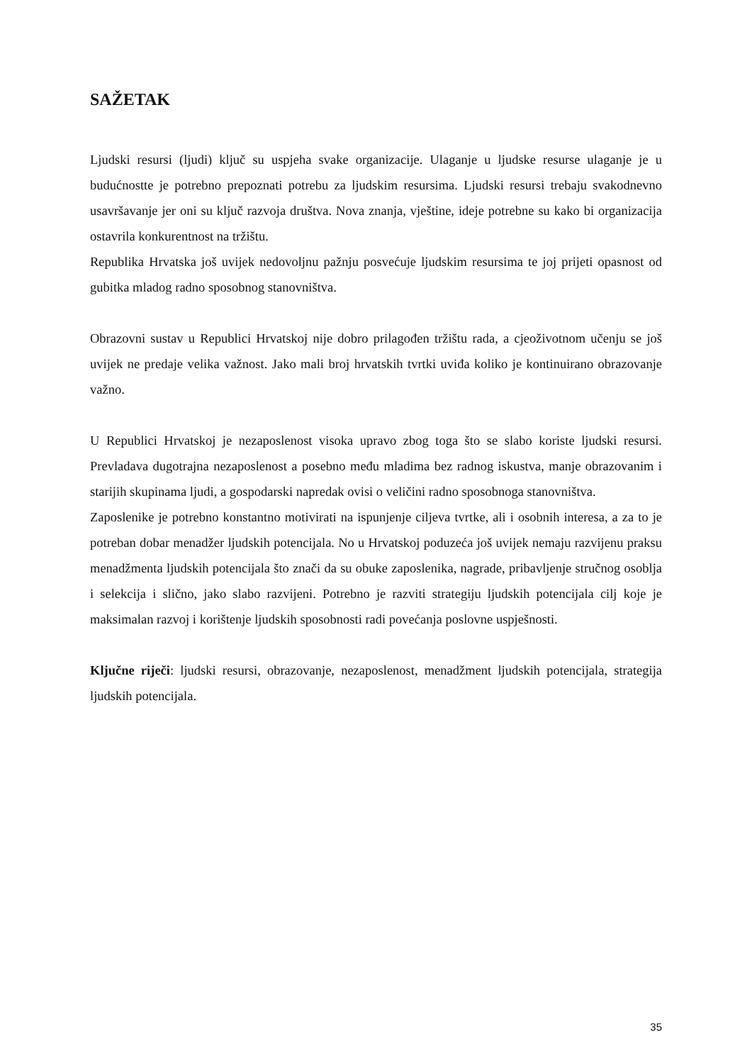SAŽETAK
Ljudski resursi (ljudi) ključ su uspjeha svake organizacije. Ulaganje u ljudske resurse ulaganje je u budućnostte je potrebno prepoznati potrebu za ljudskim resursima. Ljudski resursi trebaju svakodnevno usavršavanje jer oni su ključ razvoja društva. Nova znanja, vještine, ideje potrebne su kako bi organizacija ostavrila konkurentnost na tržištu.
Republika Hrvatska još uvijek nedovoljnu pažnju posvećuje ljudskim resursima te joj prijeti opasnost od gubitka mladog radno sposobnog stanovništva.
Obrazovni sustav u Republici Hrvatskoj nije dobro prilagođen tržištu rada, a cjeoživotnom učenju se još uvijek ne predaje velika važnost. Jako mali broj hrvatskih tvrtki uviđa koliko je kontinuirano obrazovanje važno.
U Republici Hrvatskoj je nezaposlenost visoka upravo zbog toga što se slabo koriste ljudski resursi. Prevladava dugotrajna nezaposlenost a posebno među mladima bez radnog iskustva, manje obrazovanim i starijih skupinama ljudi, a gospodarski napredak ovisi o veličini radno sposobnoga stanovništva.
Zaposlenike je potrebno konstantno motivirati na ispunjenje ciljeva tvrtke, ali i osobnih interesa, a za to je potreban dobar menadžer ljudskih potencijala. No u Hrvatskoj poduzeća još uvijek nemaju razvijenu praksu menadžmenta ljudskih potencijala što znači da su obuke zaposlenika, nagrade, pribavljenje stručnog osoblja i selekcija i slično, jako slabo razvijeni. Potrebno je razviti strategiju ljudskih potencijala cilj koje je maksimalan razvoj i korištenje ljudskih sposobnosti radi povećanja poslovne uspješnosti.
Ključne riječi: ljudski resursi, obrazovanje, nezaposlenost, menadžment ljudskih potencijala, strategija ljudskih potencijala.
35